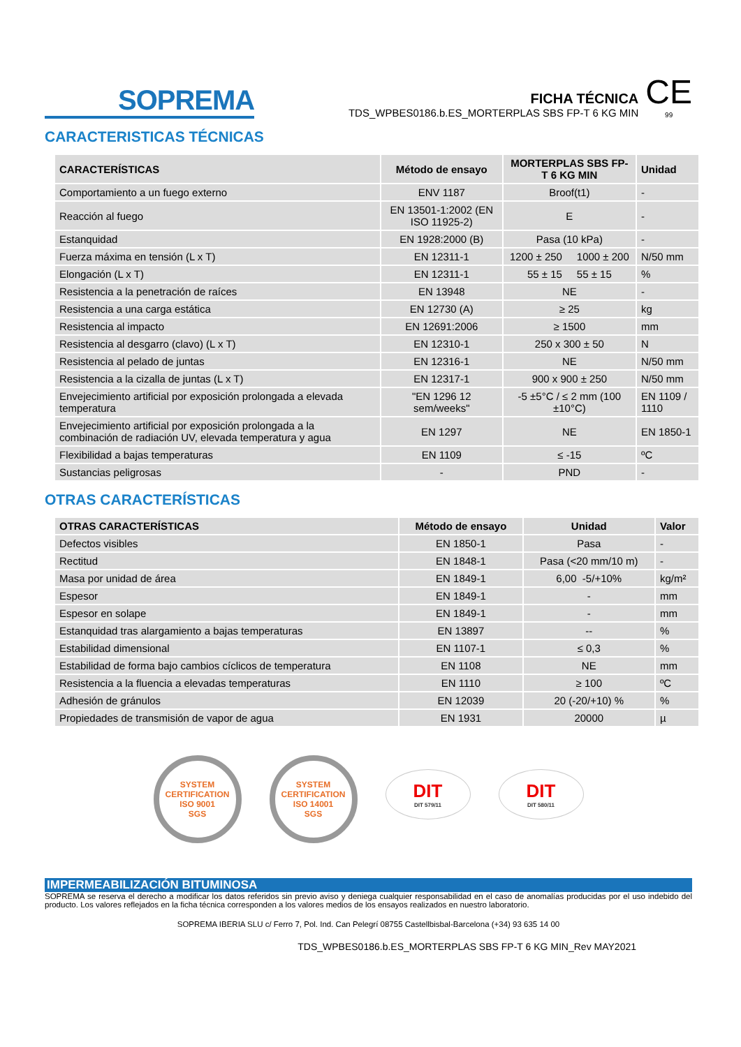SOPREMA
FICHA TÉCNICA
TDS_WPBES0186.b.ES_MORTERPLAS SBS FP-T 6 KG MIN
CE
99
CARACTERISTICAS TÉCNICAS
| CARACTERÍSTICAS | Método de ensayo | MORTERPLAS SBS FP-T 6 KG MIN | Unidad |
| --- | --- | --- | --- |
| Comportamiento a un fuego externo | ENV 1187 | Broof(t1) | - |
| Reacción al fuego | EN 13501-1:2002 (EN ISO 11925-2) | E | - |
| Estanquidad | EN 1928:2000 (B) | Pasa (10 kPa) | - |
| Fuerza máxima en tensión (L x T) | EN 12311-1 | 1200 ± 250 1000 ± 200 | N/50 mm |
| Elongación (L x T) | EN 12311-1 | 55 ± 15 55 ± 15 | % |
| Resistencia a la penetración de raíces | EN 13948 | NE | - |
| Resistencia a una carga estática | EN 12730 (A) | ≥ 25 | kg |
| Resistencia al impacto | EN 12691:2006 | ≥ 1500 | mm |
| Resistencia al desgarro (clavo) (L x T) | EN 12310-1 | 250 x 300 ± 50 | N |
| Resistencia al pelado de juntas | EN 12316-1 | NE | N/50 mm |
| Resistencia a la cizalla de juntas (L x T) | EN 12317-1 | 900 x 900 ± 250 | N/50 mm |
| Envejecimiento artificial por exposición prolongada a elevada temperatura | "EN 1296 12 sem/weeks" | -5 ±5°C / ≤ 2 mm (100 ±10°C) | EN 1109 / 1110 |
| Envejecimiento artificial por exposición prolongada a la combinación de radiación UV, elevada temperatura y agua | EN 1297 | NE | EN 1850-1 |
| Flexibilidad a bajas temperaturas | EN 1109 | ≤ -15 | ºC |
| Sustancias peligrosas | - | PND | - |
OTRAS CARACTERÍSTICAS
| OTRAS CARACTERÍSTICAS | Método de ensayo | Unidad | Valor |
| --- | --- | --- | --- |
| Defectos visibles | EN 1850-1 | Pasa | - |
| Rectitud | EN 1848-1 | Pasa (<20 mm/10 m) | - |
| Masa por unidad de área | EN 1849-1 | 6,00 -5/+10% | kg/m² |
| Espesor | EN 1849-1 | - | mm |
| Espesor en solape | EN 1849-1 | - | mm |
| Estanquidad tras alargamiento a bajas temperaturas | EN 13897 | -- | % |
| Estabilidad dimensional | EN 1107-1 | ≤ 0,3 | % |
| Estabilidad de forma bajo cambios cíclicos de temperatura | EN 1108 | NE | mm |
| Resistencia a la fluencia a elevadas temperaturas | EN 1110 | ≥ 100 | ºC |
| Adhesión de gránulos | EN 12039 | 20 (-20/+10) % | % |
| Propiedades de transmisión de vapor de agua | EN 1931 | 20000 | µ |
SYSTEM CERTIFICATION
ISO 9001
SGS
SYSTEM CERTIFICATION
ISO 14001
SGS
DIT
DIT 579/11
DIT
DIT 580/11
IMPERMEABILIZACIÓN BITUMINOSA
SOPREMA se reserva el derecho a modificar los datos referidos sin previo aviso y deniega cualquier responsabilidad en el caso de anomalías producidas por el uso indebido del producto. Los valores reflejados en la ficha técnica corresponden a los valores medios de los ensayos realizados en nuestro laboratorio.
SOPREMA IBERIA SLU c/ Ferro 7, Pol. Ind. Can Pelegrí 08755 Castellbisbal-Barcelona (+34) 93 635 14 00
TDS_WPBES0186.b.ES_MORTERPLAS SBS FP-T 6 KG MIN_Rev MAY2021